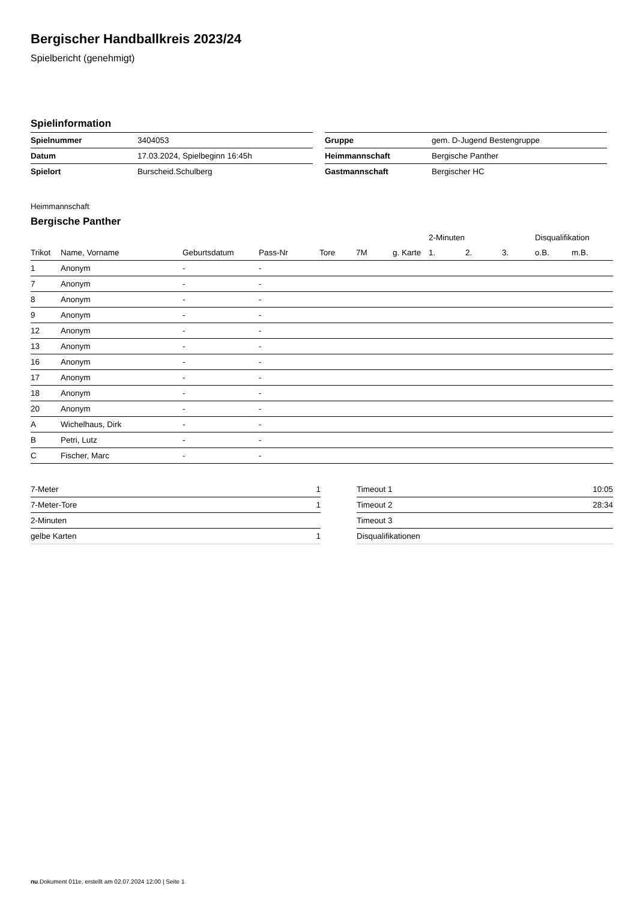Bergischer Handballkreis 2023/24
Spielbericht (genehmigt)
Spielinformation
| Spielnummer | 3404053 |
| Datum | 17.03.2024, Spielbeginn 16:45h |
| Spielort | Burscheid.Schulberg |
| Gruppe | gem. D-Jugend Bestengruppe |
| Heimmannschaft | Bergische Panther |
| Gastmannschaft | Bergischer HC |
Heimmannschaft
Bergische Panther
| | | | | | | | 2-Minuten | | | Disqualifikation | |
| --- | --- | --- | --- | --- | --- | --- | --- | --- | --- | --- | --- |
| Trikot | Name, Vorname | Geburtsdatum | Pass-Nr | Tore | 7M | g. Karte | 1. | 2. | 3. | o.B. | m.B. |
| 1 | Anonym | - | - | | | | | | | | |
| 7 | Anonym | - | - | | | | | | | | |
| 8 | Anonym | - | - | | | | | | | | |
| 9 | Anonym | - | - | | | | | | | | |
| 12 | Anonym | - | - | | | | | | | | |
| 13 | Anonym | - | - | | | | | | | | |
| 16 | Anonym | - | - | | | | | | | | |
| 17 | Anonym | - | - | | | | | | | | |
| 18 | Anonym | - | - | | | | | | | | |
| 20 | Anonym | - | - | | | | | | | | |
| A | Wichelhaus, Dirk | - | - | | | | | | | | |
| B | Petri, Lutz | - | - | | | | | | | | |
| C | Fischer, Marc | - | - | | | | | | | | |
| 7-Meter | 1 |
| 7-Meter-Tore | 1 |
| 2-Minuten | |
| gelbe Karten | 1 |
| Timeout 1 | 10:05 |
| Timeout 2 | 28:34 |
| Timeout 3 | |
| Disqualifikationen | |
nu.Dokument 011e, erstellt am 02.07.2024 12:00 | Seite 1